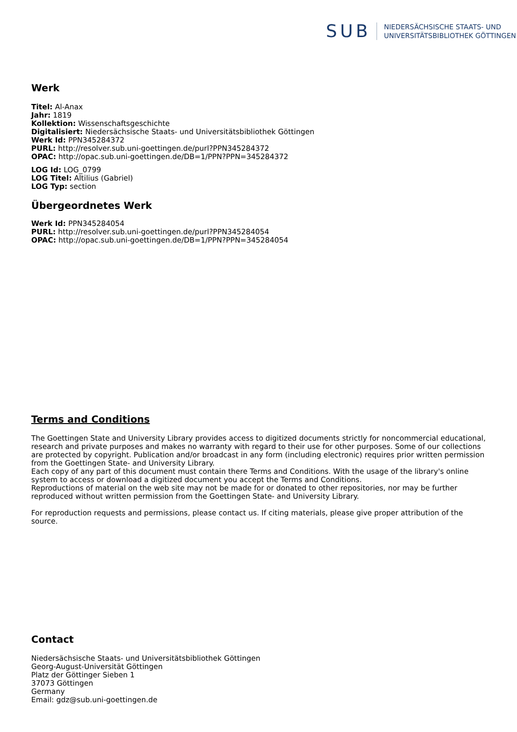SUB
NIEDERSÄCHSISCHE STAATS- UND
UNIVERSITÄTSBIBLIOTHEK GÖTTINGEN
Werk
Titel: Al-Anax
Jahr: 1819
Kollektion: Wissenschaftsgeschichte
Digitalisiert: Niedersächsische Staats- und Universitätsbibliothek Göttingen
Werk Id: PPN345284372
PURL: http://resolver.sub.uni-goettingen.de/purl?PPN345284372
OPAC: http://opac.sub.uni-goettingen.de/DB=1/PPN?PPN=345284372
LOG Id: LOG_0799
LOG Titel: Altilius (Gabriel)
LOG Typ: section
Übergeordnetes Werk
Werk Id: PPN345284054
PURL: http://resolver.sub.uni-goettingen.de/purl?PPN345284054
OPAC: http://opac.sub.uni-goettingen.de/DB=1/PPN?PPN=345284054
Terms and Conditions
The Goettingen State and University Library provides access to digitized documents strictly for noncommercial educational, research and private purposes and makes no warranty with regard to their use for other purposes. Some of our collections are protected by copyright. Publication and/or broadcast in any form (including electronic) requires prior written permission from the Goettingen State- and University Library.
Each copy of any part of this document must contain there Terms and Conditions. With the usage of the library's online system to access or download a digitized document you accept the Terms and Conditions.
Reproductions of material on the web site may not be made for or donated to other repositories, nor may be further reproduced without written permission from the Goettingen State- and University Library.
For reproduction requests and permissions, please contact us. If citing materials, please give proper attribution of the source.
Contact
Niedersächsische Staats- und Universitätsbibliothek Göttingen
Georg-August-Universität Göttingen
Platz der Göttinger Sieben 1
37073 Göttingen
Germany
Email: gdz@sub.uni-goettingen.de